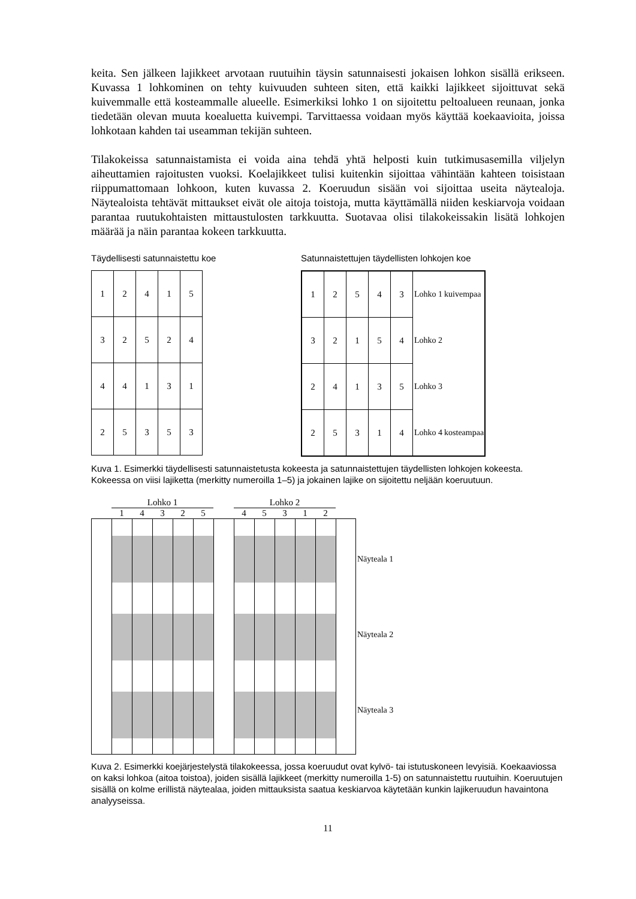keita. Sen jälkeen lajikkeet arvotaan ruutuihin täysin satunnaisesti jokaisen lohkon sisällä erikseen. Kuvassa 1 lohkominen on tehty kuivuuden suhteen siten, että kaikki lajikkeet sijoittuvat sekä kuivemmalle että kosteammalle alueelle. Esimerkiksi lohko 1 on sijoitettu peltoalueen reunaan, jonka tiedetään olevan muuta koealuetta kuivempi. Tarvittaessa voidaan myös käyttää koekaavioita, joissa lohkotaan kahden tai useamman tekijän suhteen.
Tilakokeissa satunnaistamista ei voida aina tehdä yhtä helposti kuin tutkimusasemilla viljelyn aiheuttamien rajoitusten vuoksi. Koelajikkeet tulisi kuitenkin sijoittaa vähintään kahteen toisistaan riippumattomaan lohkoon, kuten kuvassa 2. Koeruudun sisään voi sijoittaa useita näytealoja. Näytealoista tehtävät mittaukset eivät ole aitoja toistoja, mutta käyttämällä niiden keskiarvoja voidaan parantaa ruutukohtaisten mittaustulosten tarkkuutta. Suotavaa olisi tilakokeissakin lisätä lohkojen määrää ja näin parantaa kokeen tarkkuutta.
Täydellisesti satunnaistettu koe
| 1 | 2 | 4 | 1 | 5 |
| 3 | 2 | 5 | 2 | 4 |
| 4 | 4 | 1 | 3 | 1 |
| 2 | 5 | 3 | 5 | 3 |
Satunnaistettujen täydellisten lohkojen koe
| 1 | 2 | 5 | 4 | 3 | Lohko 1 | kuivempaa |
| 3 | 2 | 1 | 5 | 4 | Lohko 2 | |
| 2 | 4 | 1 | 3 | 5 | Lohko 3 | |
| 2 | 5 | 3 | 1 | 4 | Lohko 4 | kosteampaa |
Kuva 1. Esimerkki täydellisesti satunnaistetusta kokeesta ja satunnaistettujen täydellisten lohkojen kokeesta. Kokeessa on viisi lajiketta (merkitty numeroilla 1–5) ja jokainen lajike on sijoitettu neljään koeruutuun.
Lohko 1 Lohko 2
14325 45312
Näyteala 1
Näyteala 2
Näyteala 3
Kuva 2. Esimerkki koejärjestelystä tilakokeessa, jossa koeruudut ovat kylvö- tai istutuskoneen levyisiä. Koekaaviossa on kaksi lohkoa (aitoa toistoa), joiden sisällä lajikkeet (merkitty numeroilla 1-5) on satunnaistettu ruutuihin. Koeruutujen sisällä on kolme erillistä näytealaa, joiden mittauksista saatua keskiarvoa käytetään kunkin lajikeruudun havaintona analyyseissa.
11